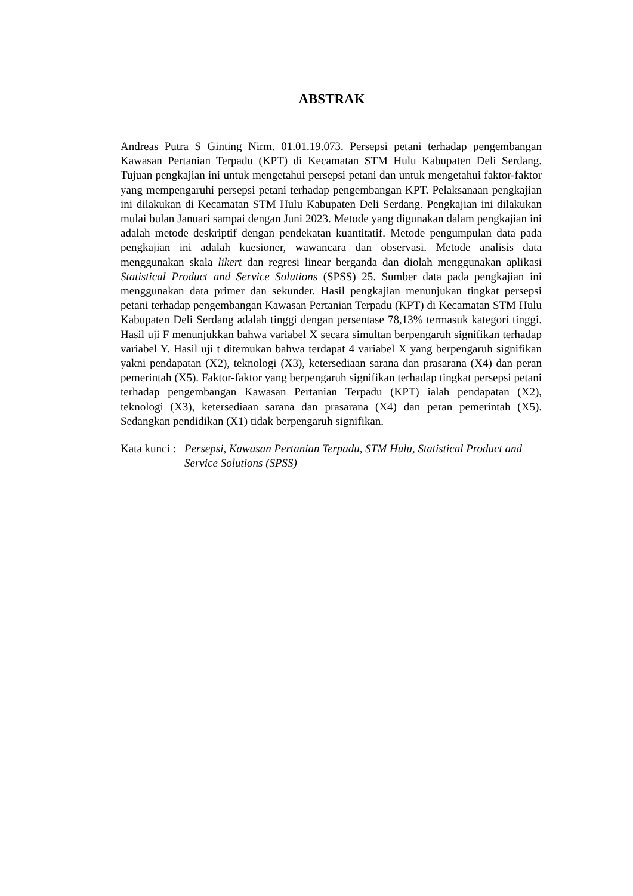ABSTRAK
Andreas Putra S Ginting Nirm. 01.01.19.073. Persepsi petani terhadap pengembangan Kawasan Pertanian Terpadu (KPT) di Kecamatan STM Hulu Kabupaten Deli Serdang. Tujuan pengkajian ini untuk mengetahui persepsi petani dan untuk mengetahui faktor-faktor yang mempengaruhi persepsi petani terhadap pengembangan KPT. Pelaksanaan pengkajian ini dilakukan di Kecamatan STM Hulu Kabupaten Deli Serdang. Pengkajian ini dilakukan mulai bulan Januari sampai dengan Juni 2023. Metode yang digunakan dalam pengkajian ini adalah metode deskriptif dengan pendekatan kuantitatif. Metode pengumpulan data pada pengkajian ini adalah kuesioner, wawancara dan observasi. Metode analisis data menggunakan skala likert dan regresi linear berganda dan diolah menggunakan aplikasi Statistical Product and Service Solutions (SPSS) 25. Sumber data pada pengkajian ini menggunakan data primer dan sekunder. Hasil pengkajian menunjukan tingkat persepsi petani terhadap pengembangan Kawasan Pertanian Terpadu (KPT) di Kecamatan STM Hulu Kabupaten Deli Serdang adalah tinggi dengan persentase 78,13% termasuk kategori tinggi. Hasil uji F menunjukkan bahwa variabel X secara simultan berpengaruh signifikan terhadap variabel Y. Hasil uji t ditemukan bahwa terdapat 4 variabel X yang berpengaruh signifikan yakni pendapatan (X2), teknologi (X3), ketersediaan sarana dan prasarana (X4) dan peran pemerintah (X5). Faktor-faktor yang berpengaruh signifikan terhadap tingkat persepsi petani terhadap pengembangan Kawasan Pertanian Terpadu (KPT) ialah pendapatan (X2), teknologi (X3), ketersediaan sarana dan prasarana (X4) dan peran pemerintah (X5). Sedangkan pendidikan (X1) tidak berpengaruh signifikan.
Kata kunci : Persepsi, Kawasan Pertanian Terpadu, STM Hulu, Statistical Product and Service Solutions (SPSS)